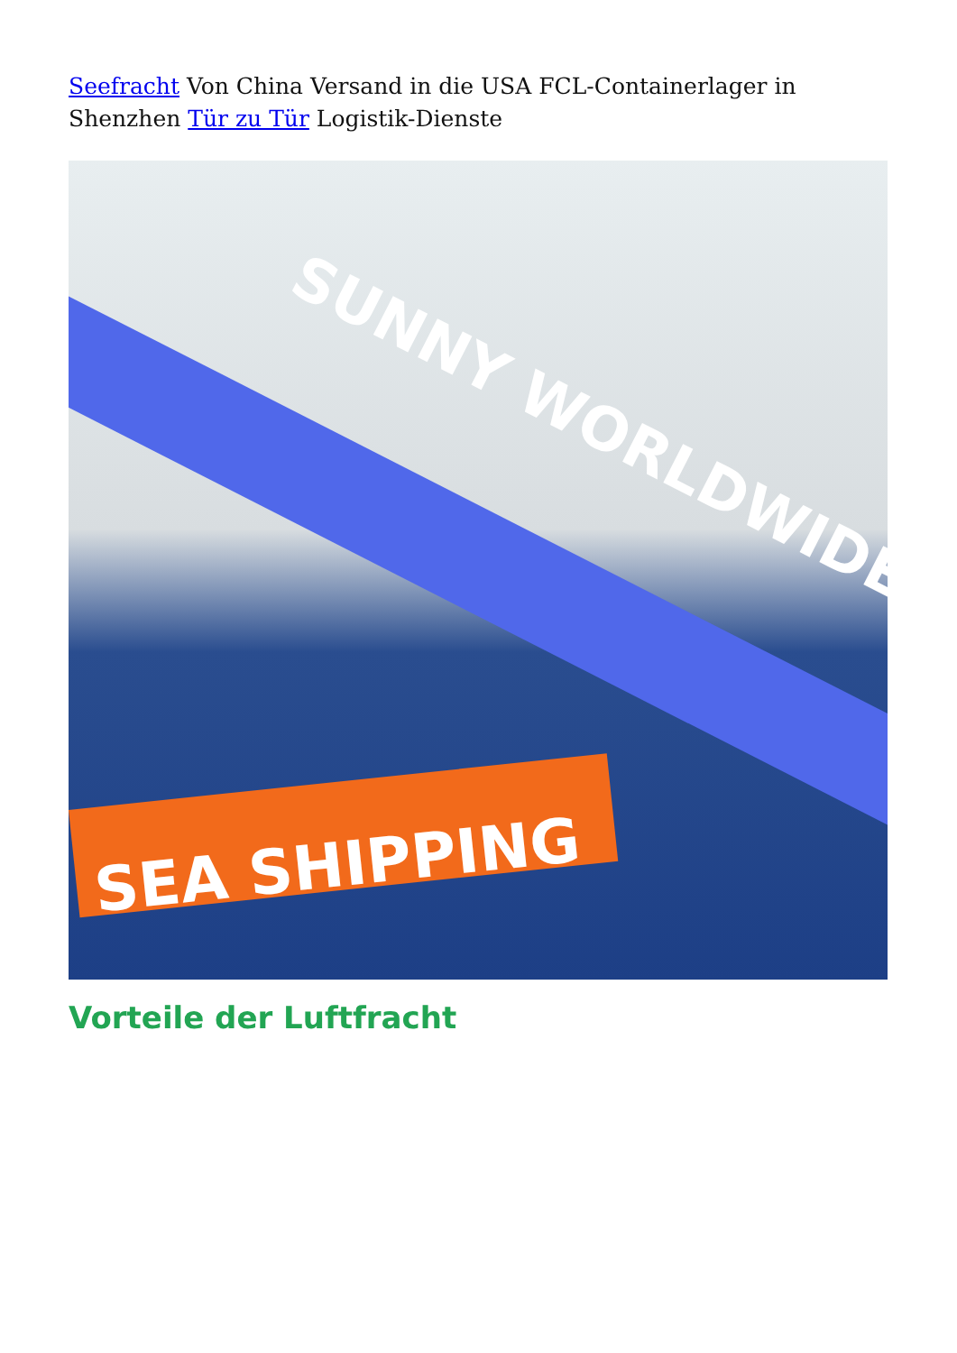Seefracht Von China Versand in die USA FCL-Containerlager in Shenzhen Tür zu Tür Logistik-Dienste
SUNNY WORLDWIDE
SEA SHIPPING
Vorteile der Luftfracht